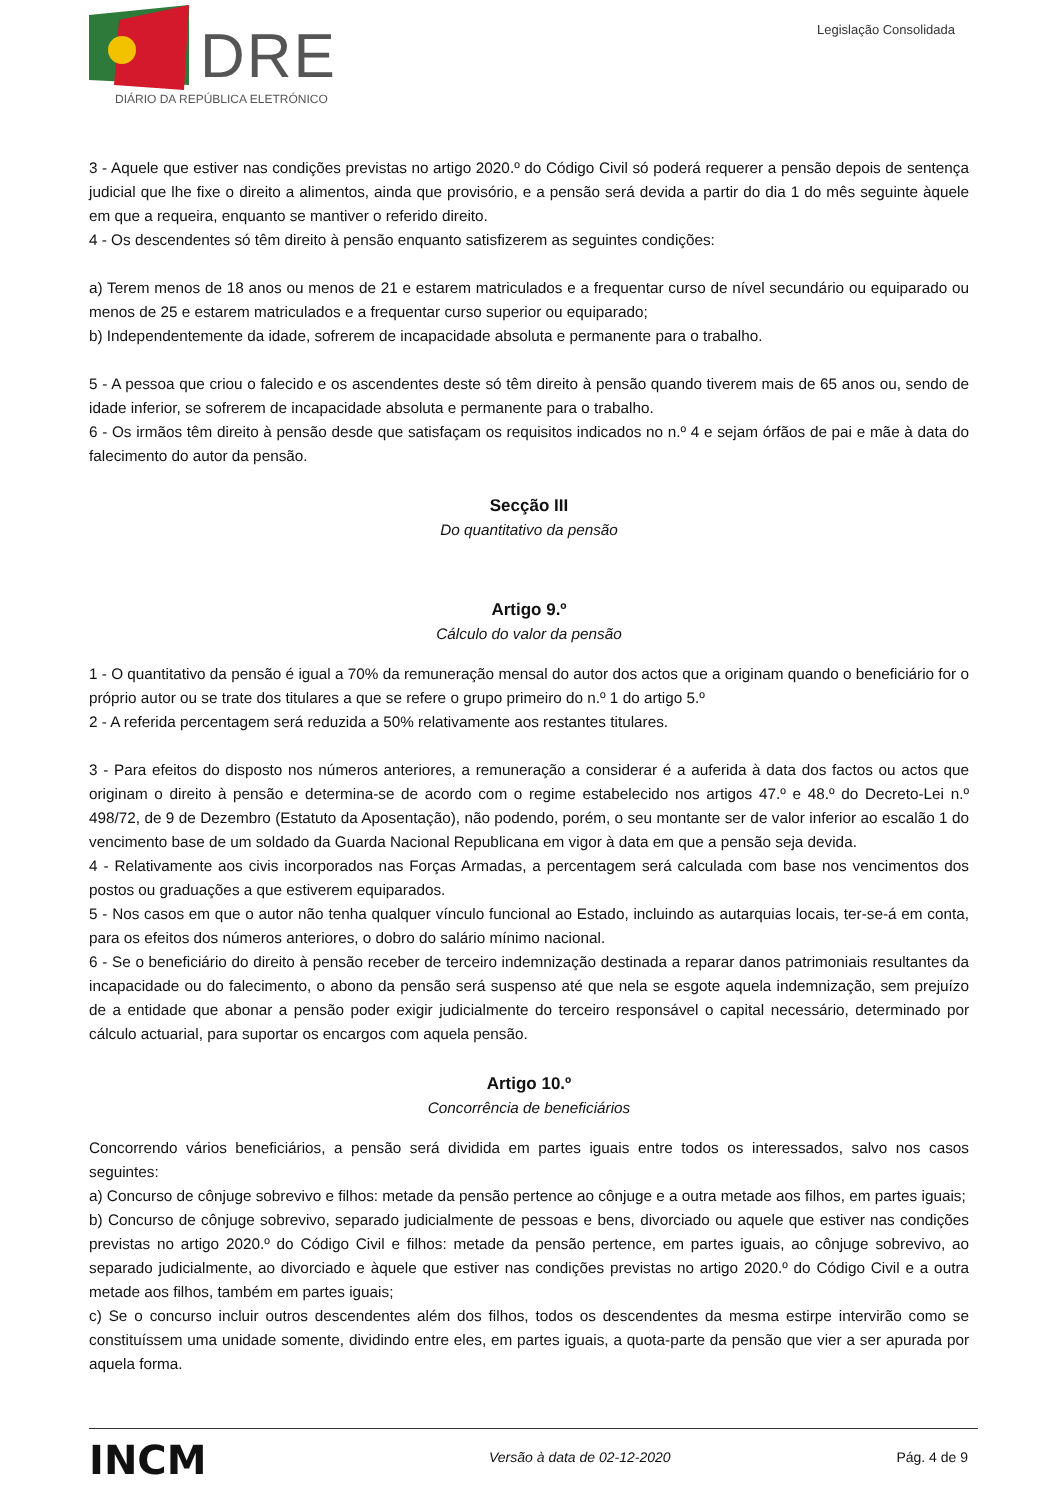DRE
DIÁRIO DA REPÚBLICA ELETRÓNICO
Legislação Consolidada
3 - Aquele que estiver nas condições previstas no artigo 2020.º do Código Civil só poderá requerer a pensão depois de sentença judicial que lhe fixe o direito a alimentos, ainda que provisório, e a pensão será devida a partir do dia 1 do mês seguinte àquele em que a requeira, enquanto se mantiver o referido direito.
4 - Os descendentes só têm direito à pensão enquanto satisfizerem as seguintes condições:
a) Terem menos de 18 anos ou menos de 21 e estarem matriculados e a frequentar curso de nível secundário ou equiparado ou menos de 25 e estarem matriculados e a frequentar curso superior ou equiparado;
b) Independentemente da idade, sofrerem de incapacidade absoluta e permanente para o trabalho.
5 - A pessoa que criou o falecido e os ascendentes deste só têm direito à pensão quando tiverem mais de 65 anos ou, sendo de idade inferior, se sofrerem de incapacidade absoluta e permanente para o trabalho.
6 - Os irmãos têm direito à pensão desde que satisfaçam os requisitos indicados no n.º 4 e sejam órfãos de pai e mãe à data do falecimento do autor da pensão.
Secção III
Do quantitativo da pensão
Artigo 9.º
Cálculo do valor da pensão
1 - O quantitativo da pensão é igual a 70% da remuneração mensal do autor dos actos que a originam quando o beneficiário for o próprio autor ou se trate dos titulares a que se refere o grupo primeiro do n.º 1 do artigo 5.º
2 - A referida percentagem será reduzida a 50% relativamente aos restantes titulares.
3 - Para efeitos do disposto nos números anteriores, a remuneração a considerar é a auferida à data dos factos ou actos que originam o direito à pensão e determina-se de acordo com o regime estabelecido nos artigos 47.º e 48.º do Decreto-Lei n.º 498/72, de 9 de Dezembro (Estatuto da Aposentação), não podendo, porém, o seu montante ser de valor inferior ao escalão 1 do vencimento base de um soldado da Guarda Nacional Republicana em vigor à data em que a pensão seja devida.
4 - Relativamente aos civis incorporados nas Forças Armadas, a percentagem será calculada com base nos vencimentos dos postos ou graduações a que estiverem equiparados.
5 - Nos casos em que o autor não tenha qualquer vínculo funcional ao Estado, incluindo as autarquias locais, ter-se-á em conta, para os efeitos dos números anteriores, o dobro do salário mínimo nacional.
6 - Se o beneficiário do direito à pensão receber de terceiro indemnização destinada a reparar danos patrimoniais resultantes da incapacidade ou do falecimento, o abono da pensão será suspenso até que nela se esgote aquela indemnização, sem prejuízo de a entidade que abonar a pensão poder exigir judicialmente do terceiro responsável o capital necessário, determinado por cálculo actuarial, para suportar os encargos com aquela pensão.
Artigo 10.º
Concorrência de beneficiários
Concorrendo vários beneficiários, a pensão será dividida em partes iguais entre todos os interessados, salvo nos casos seguintes:
a) Concurso de cônjuge sobrevivo e filhos: metade da pensão pertence ao cônjuge e a outra metade aos filhos, em partes iguais;
b) Concurso de cônjuge sobrevivo, separado judicialmente de pessoas e bens, divorciado ou aquele que estiver nas condições previstas no artigo 2020.º do Código Civil e filhos: metade da pensão pertence, em partes iguais, ao cônjuge sobrevivo, ao separado judicialmente, ao divorciado e àquele que estiver nas condições previstas no artigo 2020.º do Código Civil e a outra metade aos filhos, também em partes iguais;
c) Se o concurso incluir outros descendentes além dos filhos, todos os descendentes da mesma estirpe intervirão como se constituíssem uma unidade somente, dividindo entre eles, em partes iguais, a quota-parte da pensão que vier a ser apurada por aquela forma.
INCM Versão à data de 02-12-2020 Pág. 4 de 9